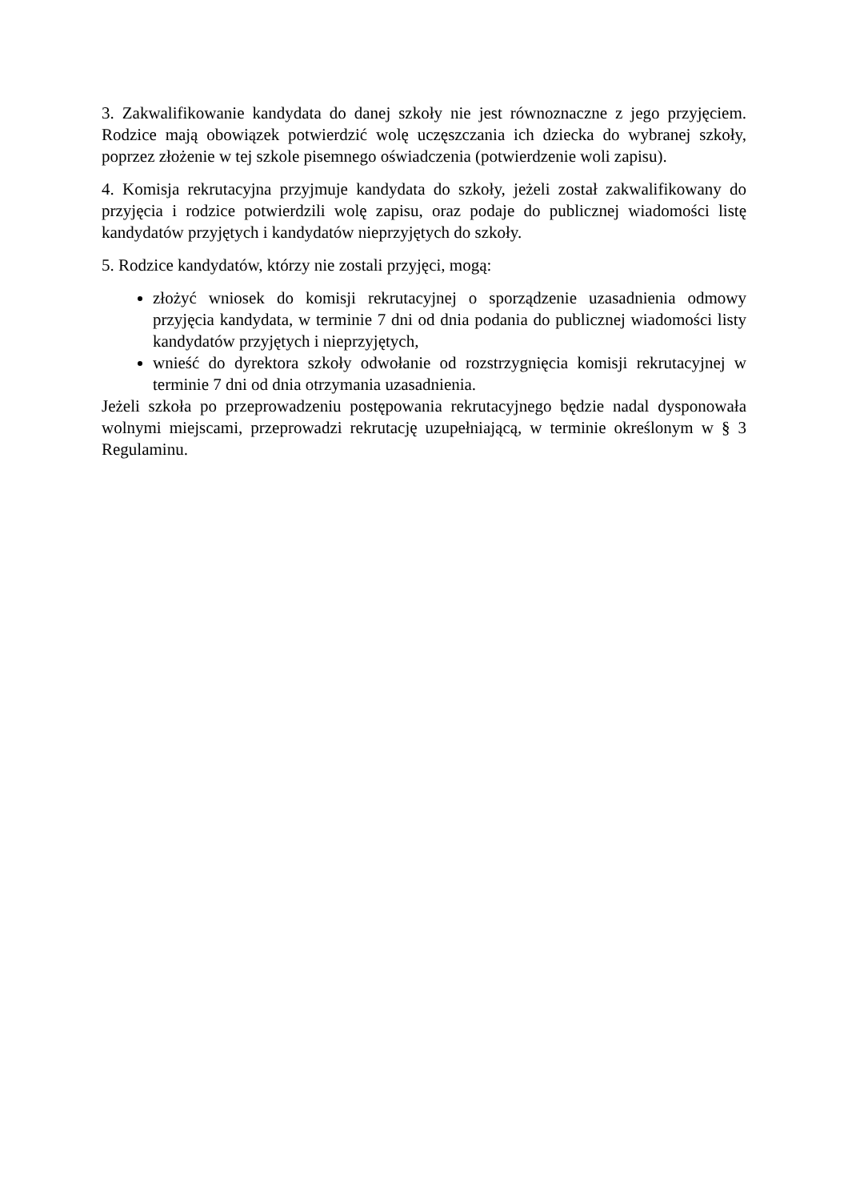3. Zakwalifikowanie kandydata do danej szkoły nie jest równoznaczne z jego przyjęciem. Rodzice mają obowiązek potwierdzić wolę uczęszczania ich dziecka do wybranej szkoły, poprzez złożenie w tej szkole pisemnego oświadczenia (potwierdzenie woli zapisu).
4. Komisja rekrutacyjna przyjmuje kandydata do szkoły, jeżeli został zakwalifikowany do przyjęcia i rodzice potwierdzili wolę zapisu, oraz podaje do publicznej wiadomości listę kandydatów przyjętych i kandydatów nieprzyjętych do szkoły.
5. Rodzice kandydatów, którzy nie zostali przyjęci, mogą:
złożyć wniosek do komisji rekrutacyjnej o sporządzenie uzasadnienia odmowy przyjęcia kandydata, w terminie 7 dni od dnia podania do publicznej wiadomości listy kandydatów przyjętych i nieprzyjętych,
wnieść do dyrektora szkoły odwołanie od rozstrzygnięcia komisji rekrutacyjnej w terminie 7 dni od dnia otrzymania uzasadnienia.
Jeżeli szkoła po przeprowadzeniu postępowania rekrutacyjnego będzie nadal dysponowała wolnymi miejscami, przeprowadzi rekrutację uzupełniającą, w terminie określonym w § 3 Regulaminu.